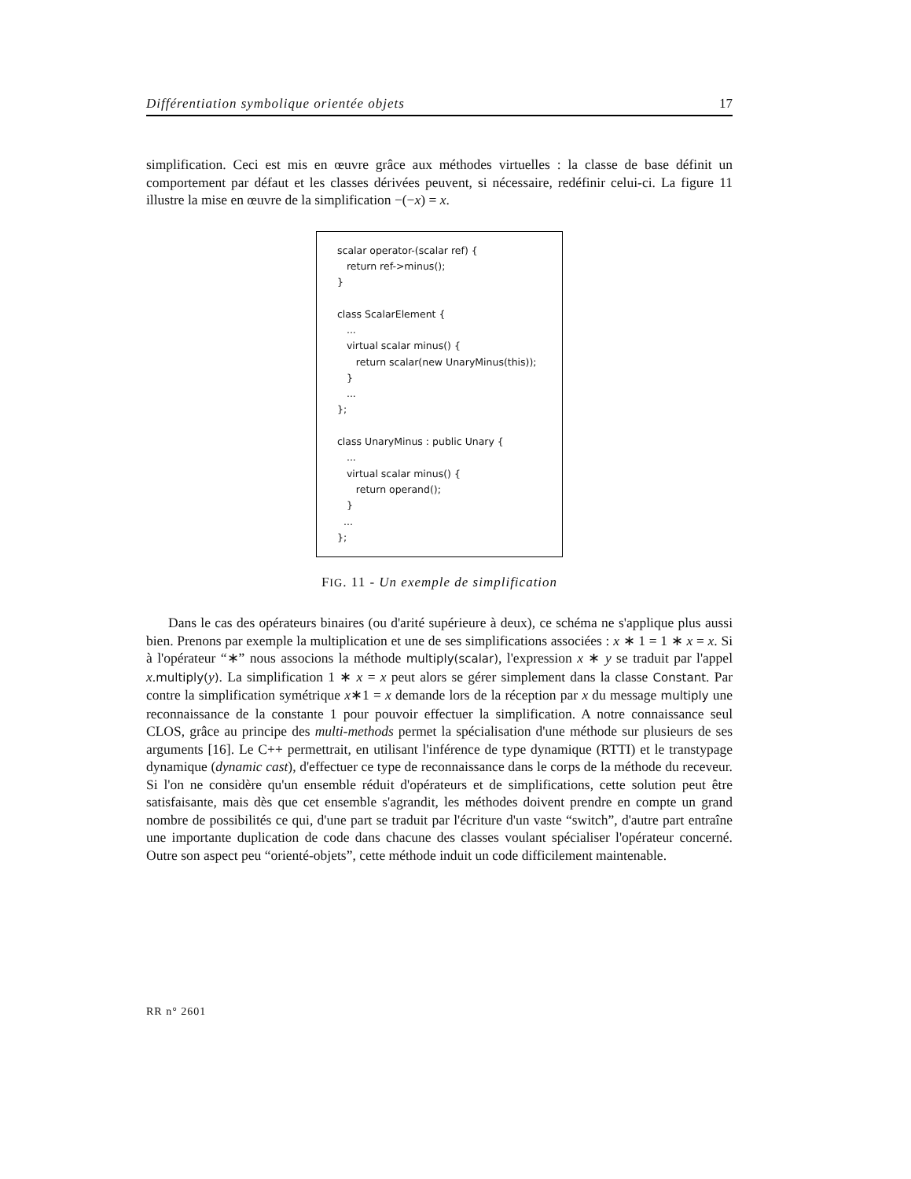Différentiation symbolique orientée objets 17
simplification. Ceci est mis en œuvre grâce aux méthodes virtuelles : la classe de base définit un comportement par défaut et les classes dérivées peuvent, si nécessaire, redéfinir celui-ci. La figure 11 illustre la mise en œuvre de la simplification −(−x) = x.
scalar operator-(scalar ref) { return ref->minus(); } class ScalarElement { ... virtual scalar minus() { return scalar(new UnaryMinus(this)); } ... }; class UnaryMinus : public Unary { ... virtual scalar minus() { return operand(); } ... };
FIG. 11 - Un exemple de simplification
Dans le cas des opérateurs binaires (ou d'arité supérieure à deux), ce schéma ne s'applique plus aussi bien. Prenons par exemple la multiplication et une de ses simplifications associées : x ∗ 1 = 1 ∗ x = x. Si à l'opérateur “∗” nous associons la méthode multiply(scalar), l'expression x ∗ y se traduit par l'appel x.multiply(y). La simplification 1 ∗ x = x peut alors se gérer simplement dans la classe Constant. Par contre la simplification symétrique x∗1 = x demande lors de la réception par x du message multiply une reconnaissance de la constante 1 pour pouvoir effectuer la simplification. A notre connaissance seul CLOS, grâce au principe des multi-methods permet la spécialisation d'une méthode sur plusieurs de ses arguments [16]. Le C++ permettrait, en utilisant l'inférence de type dynamique (RTTI) et le transtypage dynamique (dynamic cast), d'effectuer ce type de reconnaissance dans le corps de la méthode du receveur. Si l'on ne considère qu'un ensemble réduit d'opérateurs et de simplifications, cette solution peut être satisfaisante, mais dès que cet ensemble s'agrandit, les méthodes doivent prendre en compte un grand nombre de possibilités ce qui, d'une part se traduit par l'écriture d'un vaste “switch”, d'autre part entraîne une importante duplication de code dans chacune des classes voulant spécialiser l'opérateur concerné. Outre son aspect peu “orienté-objets”, cette méthode induit un code difficilement maintenable.
RR n° 2601